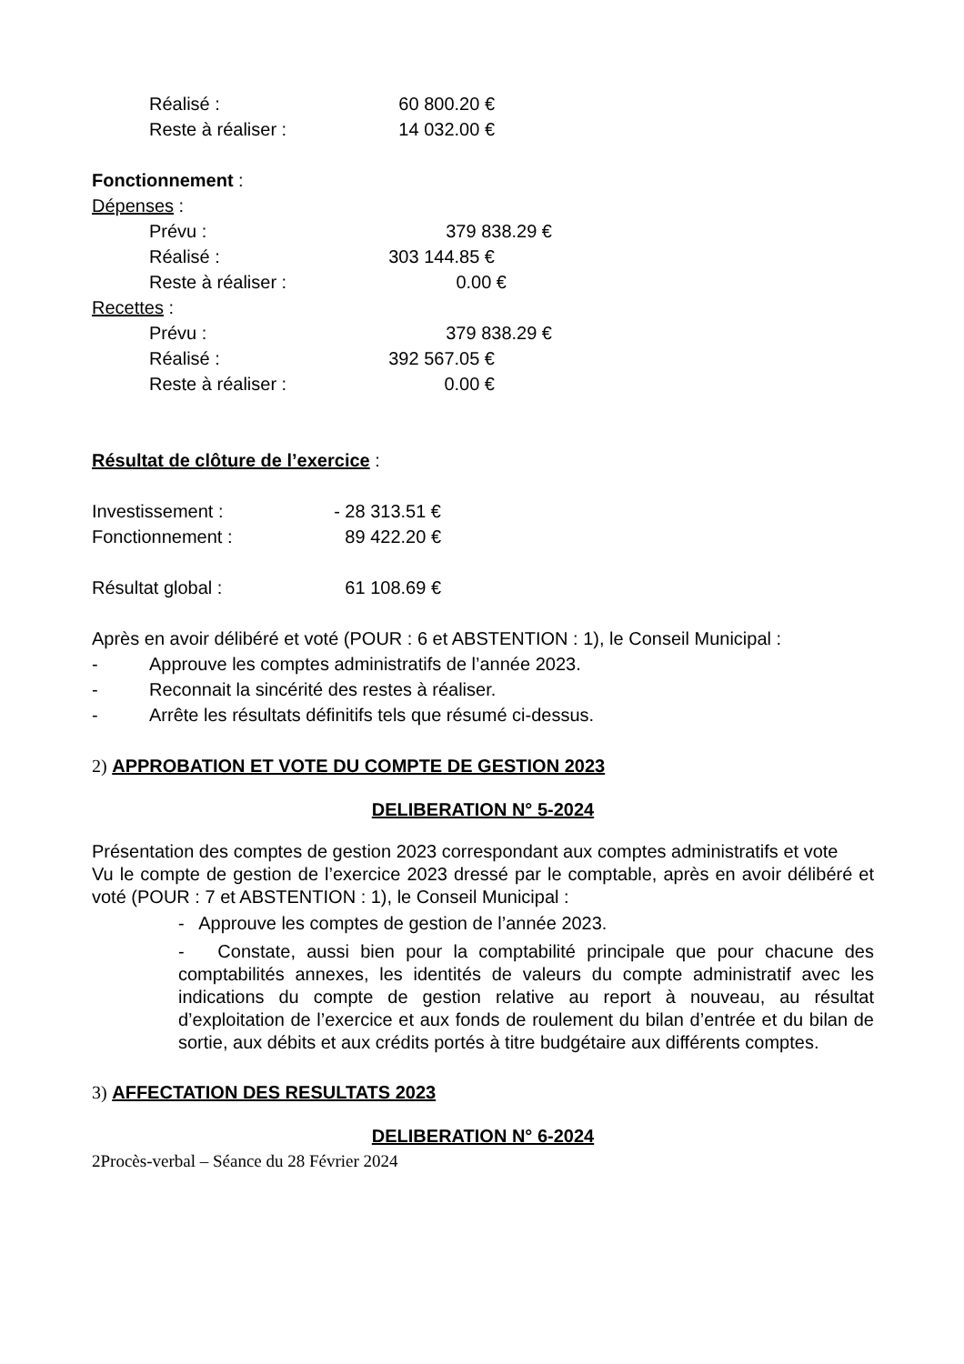Réalisé : 60 800.20 €
Reste à réaliser : 14 032.00 €
Fonctionnement :
Dépenses :
Prévu : 379 838.29 €
Réalisé : 303 144.85 €
Reste à réaliser : 0.00 €
Recettes :
Prévu : 379 838.29 €
Réalisé : 392 567.05 €
Reste à réaliser : 0.00 €
Résultat de clôture de l’exercice :
Investissement : - 28 313.51 €
Fonctionnement : 89 422.20 €
Résultat global : 61 108.69 €
Après en avoir délibéré et voté (POUR : 6 et ABSTENTION : 1), le Conseil Municipal :
- Approuve les comptes administratifs de l’année 2023.
- Reconnait la sincérité des restes à réaliser.
- Arrête les résultats définitifs tels que résumé ci-dessus.
2) APPROBATION ET VOTE DU COMPTE DE GESTION 2023
DELIBERATION N° 5-2024
Présentation des comptes de gestion 2023 correspondant aux comptes administratifs et vote
Vu le compte de gestion de l’exercice 2023 dressé par le comptable, après en avoir délibéré et voté (POUR : 7 et ABSTENTION : 1), le Conseil Municipal :
- Approuve les comptes de gestion de l’année 2023.
- Constate, aussi bien pour la comptabilité principale que pour chacune des comptabilités annexes, les identités de valeurs du compte administratif avec les indications du compte de gestion relative au report à nouveau, au résultat d’exploitation de l’exercice et aux fonds de roulement du bilan d’entrée et du bilan de sortie, aux débits et aux crédits portés à titre budgétaire aux différents comptes.
3) AFFECTATION DES RESULTATS 2023
DELIBERATION N° 6-2024
2Procès-verbal – Séance du 28 Février 2024